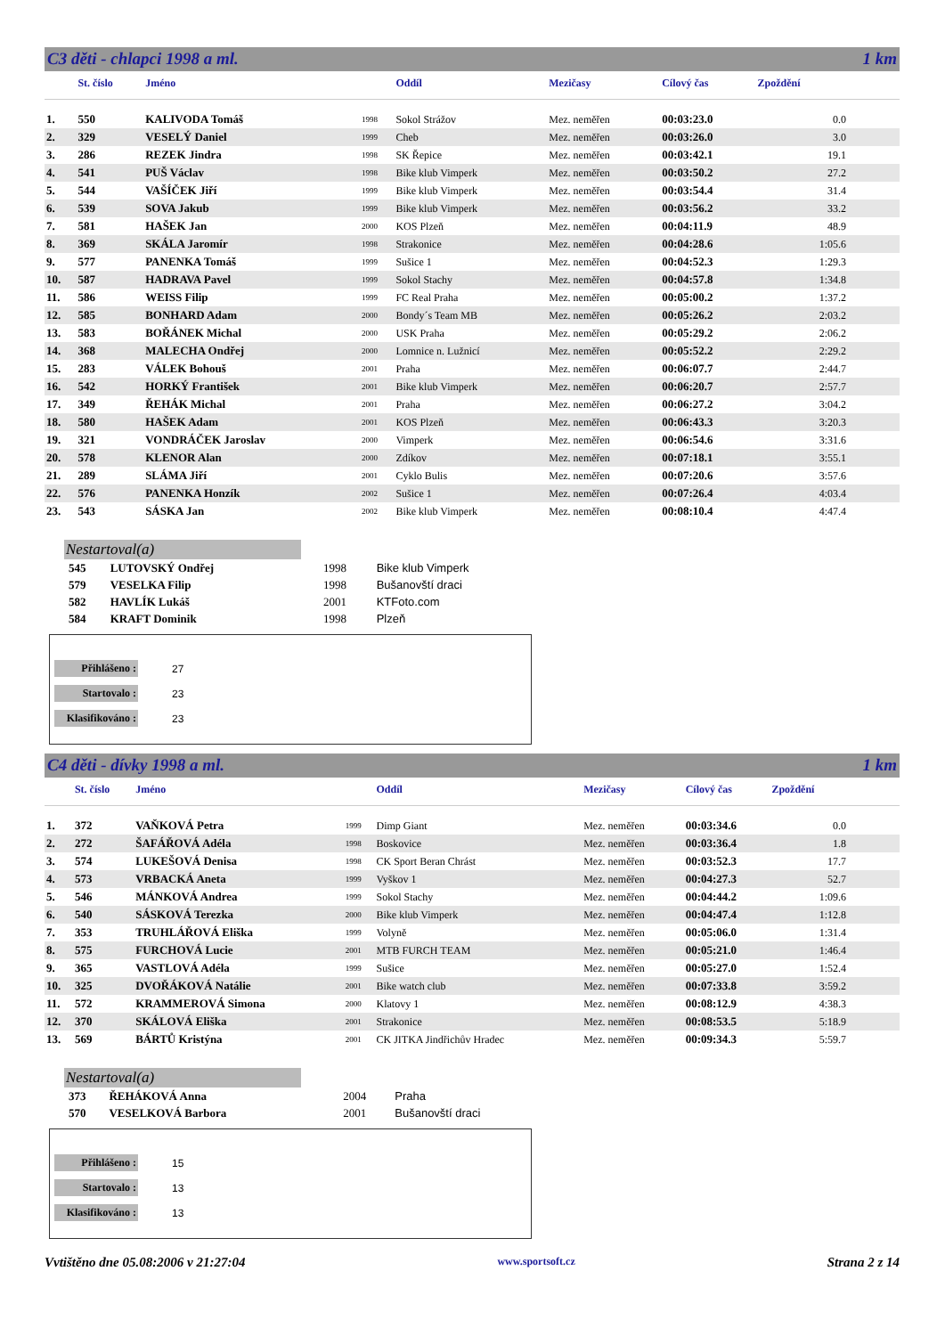C3 děti - chlapci 1998 a ml. 1 km
| | St. číslo | Jméno | | Oddíl | Mezičasy | Cílový čas | Zpoždění |
| --- | --- | --- | --- | --- | --- | --- | --- |
| 1. | 550 | KALIVODA Tomáš | 1998 | Sokol Strážov | Mez. neměřen | 00:03:23.0 | 0.0 |
| 2. | 329 | VESELÝ Daniel | 1999 | Cheb | Mez. neměřen | 00:03:26.0 | 3.0 |
| 3. | 286 | REZEK Jindra | 1998 | SK Řepice | Mez. neměřen | 00:03:42.1 | 19.1 |
| 4. | 541 | PUŠ Václav | 1998 | Bike klub Vimperk | Mez. neměřen | 00:03:50.2 | 27.2 |
| 5. | 544 | VAŠÍČEK Jiří | 1999 | Bike klub Vimperk | Mez. neměřen | 00:03:54.4 | 31.4 |
| 6. | 539 | SOVA Jakub | 1999 | Bike klub Vimperk | Mez. neměřen | 00:03:56.2 | 33.2 |
| 7. | 581 | HAŠEK Jan | 2000 | KOS Plzeň | Mez. neměřen | 00:04:11.9 | 48.9 |
| 8. | 369 | SKÁLA Jaromír | 1998 | Strakonice | Mez. neměřen | 00:04:28.6 | 1:05.6 |
| 9. | 577 | PANENKA Tomáš | 1999 | Sušice 1 | Mez. neměřen | 00:04:52.3 | 1:29.3 |
| 10. | 587 | HADRAVA Pavel | 1999 | Sokol Stachy | Mez. neměřen | 00:04:57.8 | 1:34.8 |
| 11. | 586 | WEISS Filip | 1999 | FC Real Praha | Mez. neměřen | 00:05:00.2 | 1:37.2 |
| 12. | 585 | BONHARD Adam | 2000 | Bondy´s Team MB | Mez. neměřen | 00:05:26.2 | 2:03.2 |
| 13. | 583 | BOŘÁNEK Michal | 2000 | USK Praha | Mez. neměřen | 00:05:29.2 | 2:06.2 |
| 14. | 368 | MALECHA Ondřej | 2000 | Lomnice n. Lužnicí | Mez. neměřen | 00:05:52.2 | 2:29.2 |
| 15. | 283 | VÁLEK Bohouš | 2001 | Praha | Mez. neměřen | 00:06:07.7 | 2:44.7 |
| 16. | 542 | HORKÝ František | 2001 | Bike klub Vimperk | Mez. neměřen | 00:06:20.7 | 2:57.7 |
| 17. | 349 | ŘEHÁK Michal | 2001 | Praha | Mez. neměřen | 00:06:27.2 | 3:04.2 |
| 18. | 580 | HAŠEK Adam | 2001 | KOS Plzeň | Mez. neměřen | 00:06:43.3 | 3:20.3 |
| 19. | 321 | VONDRÁČEK Jaroslav | 2000 | Vimperk | Mez. neměřen | 00:06:54.6 | 3:31.6 |
| 20. | 578 | KLENOR Alan | 2000 | Zdíkov | Mez. neměřen | 00:07:18.1 | 3:55.1 |
| 21. | 289 | SLÁMA Jiří | 2001 | Cyklo Bulis | Mez. neměřen | 00:07:20.6 | 3:57.6 |
| 22. | 576 | PANENKA Honzík | 2002 | Sušice 1 | Mez. neměřen | 00:07:26.4 | 4:03.4 |
| 23. | 543 | SÁSKA Jan | 2002 | Bike klub Vimperk | Mez. neměřen | 00:08:10.4 | 4:47.4 |
Nestartoval(a)
| 545 | LUTOVSKÝ Ondřej | 1998 | Bike klub Vimperk |
| 579 | VESELKA Filip | 1998 | Bušanovští draci |
| 582 | HAVLÍK Lukáš | 2001 | KTFoto.com |
| 584 | KRAFT Dominik | 1998 | Plzeň |
Přihlášeno : 27
Startovalo : 23
Klasifikováno : 23
C4 děti - dívky 1998 a ml. 1 km
| | St. číslo | Jméno | | Oddíl | Mezičasy | Cílový čas | Zpoždění |
| --- | --- | --- | --- | --- | --- | --- | --- |
| 1. | 372 | VAŇKOVÁ Petra | 1999 | Dimp Giant | Mez. neměřen | 00:03:34.6 | 0.0 |
| 2. | 272 | ŠAFÁŘOVÁ Adéla | 1998 | Boskovice | Mez. neměřen | 00:03:36.4 | 1.8 |
| 3. | 574 | LUKEŠOVÁ Denisa | 1998 | CK Sport Beran Chrást | Mez. neměřen | 00:03:52.3 | 17.7 |
| 4. | 573 | VRBACKÁ Aneta | 1999 | Vyškov 1 | Mez. neměřen | 00:04:27.3 | 52.7 |
| 5. | 546 | MÁNKOVÁ Andrea | 1999 | Sokol Stachy | Mez. neměřen | 00:04:44.2 | 1:09.6 |
| 6. | 540 | SÁSKOVÁ Terezka | 2000 | Bike klub Vimperk | Mez. neměřen | 00:04:47.4 | 1:12.8 |
| 7. | 353 | TRUHLÁŘOVÁ Eliška | 1999 | Volyně | Mez. neměřen | 00:05:06.0 | 1:31.4 |
| 8. | 575 | FURCHOVÁ Lucie | 2001 | MTB FURCH TEAM | Mez. neměřen | 00:05:21.0 | 1:46.4 |
| 9. | 365 | VASTLOVÁ Adéla | 1999 | Sušice | Mez. neměřen | 00:05:27.0 | 1:52.4 |
| 10. | 325 | DVOŘÁKOVÁ Natálie | 2001 | Bike watch club | Mez. neměřen | 00:07:33.8 | 3:59.2 |
| 11. | 572 | KRAMMEROVÁ Simona | 2000 | Klatovy 1 | Mez. neměřen | 00:08:12.9 | 4:38.3 |
| 12. | 370 | SKÁLOVÁ Eliška | 2001 | Strakonice | Mez. neměřen | 00:08:53.5 | 5:18.9 |
| 13. | 569 | BÁRTŮ Kristýna | 2001 | CK JITKA Jindřichův Hradec | Mez. neměřen | 00:09:34.3 | 5:59.7 |
Nestartoval(a)
| 373 | ŘEHÁKOVÁ Anna | 2004 | Praha |
| 570 | VESELKOVÁ Barbora | 2001 | Bušanovští draci |
Přihlášeno : 15
Startovalo : 13
Klasifikováno : 13
Vvtištěno dne 05.08:2006 v 21:27:04 www.sportsoft.cz Strana 2 z 14